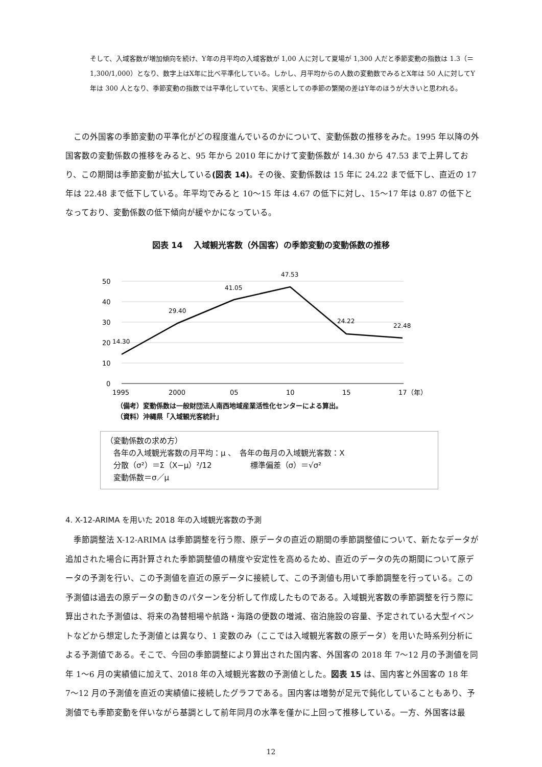そして、入域客数が増加傾向を続け、Y年の月平均の入域客数が 1,00 人に対して夏場が 1,300 人だと季節変動の指数は 1.3（＝1,300/1,000）となり、数字上はX年に比べ平準化している。しかし、月平均からの人数の変動数でみるとX年は 50 人に対してY年は 300 人となり、季節変動の指数では平準化していても、実感としての季節の繁閑の差はY年のほうが大きいと思われる。
この外国客の季節変動の平準化がどの程度進んでいるのかについて、変動係数の推移をみた。1995 年以降の外国客数の変動係数の推移をみると、95 年から 2010 年にかけて変動係数が 14.30 から 47.53 まで上昇しており、この期間は季節変動が拡大している(図表 14)。その後、変動係数は 15 年に 24.22 まで低下し、直近の 17 年は 22.48 まで低下している。年平均でみると 10〜15 年は 4.67 の低下に対し、15〜17 年は 0.87 の低下となっており、変動係数の低下傾向が緩やかになっている。
図表 14　 入域観光客数（外国客）の季節変動の変動係数の推移
50
40
30
20
10
0
1995
2000
05
10
15
17（年）
14.30
29.40
41.05
47.53
24.22
22.48
（備考）変動係数は一般財団法人南西地域産業活性化センターによる算出。
（資料）沖縄県「入域観光客統計」
（変動係数の求め方）
　各年の入域観光客数の月平均：μ 、　各年の毎月の入域観光客数：X
　分散（σ²）＝Σ（X−μ）²/12　　　　　標準偏差（σ）＝√σ²
　変動係数＝σ／μ
4. X-12-ARIMA を用いた 2018 年の入域観光客数の予測
季節調整法 X-12-ARIMA は季節調整を行う際、原データの直近の期間の季節調整値について、新たなデータが追加された場合に再計算された季節調整値の精度や安定性を高めるため、直近のデータの先の期間について原データの予測を行い、この予測値を直近の原データに接続して、この予測値も用いて季節調整を行っている。この予測値は過去の原データの動きのパターンを分析して作成したものである。入域観光客数の季節調整を行う際に算出された予測値は、将来の為替相場や航路・海路の便数の増減、宿泊施設の容量、予定されている大型イベントなどから想定した予測値とは異なり、1 変数のみ（ここでは入域観光客数の原データ）を用いた時系列分析による予測値である。そこで、今回の季節調整により算出された国内客、外国客の 2018 年 7〜12 月の予測値を同年 1〜6 月の実績値に加えて、2018 年の入域観光客数の予測値とした。図表 15 は、国内客と外国客の 18 年 7〜12 月の予測値を直近の実績値に接続したグラフである。国内客は増勢が足元で鈍化していることもあり、予測値でも季節変動を伴いながら基調として前年同月の水準を僅かに上回って推移している。一方、外国客は最
12